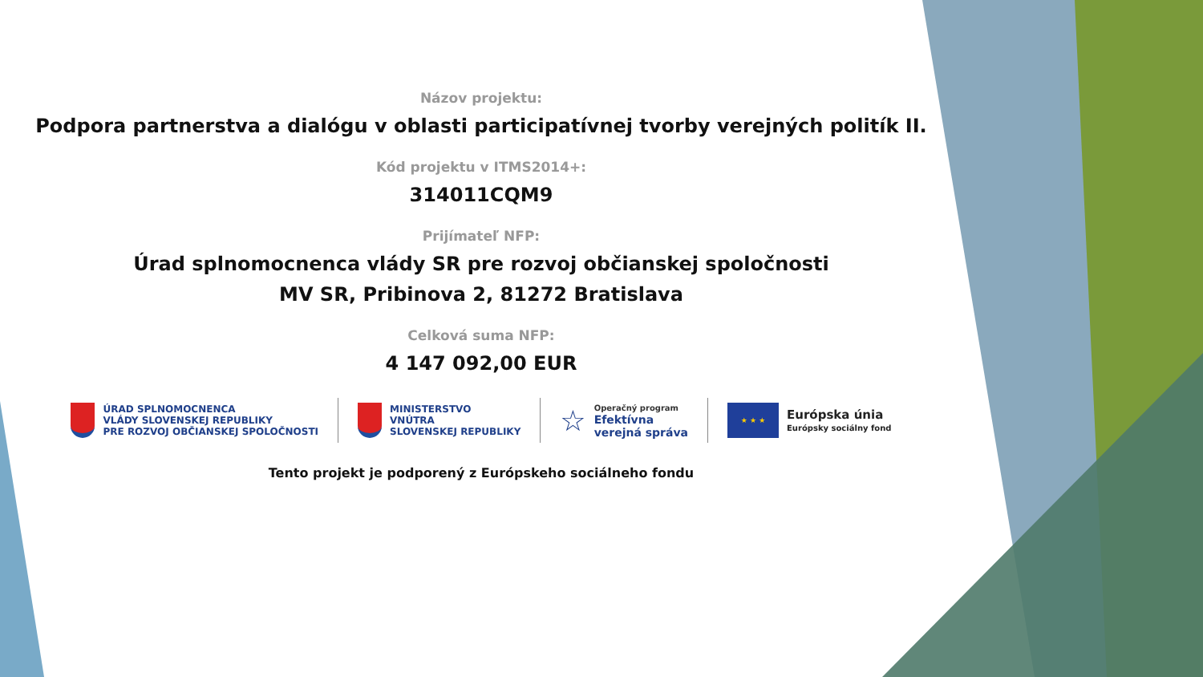Názov projektu:
Podpora partnerstva a dialógu v oblasti participatívnej tvorby verejných politík II.
Kód projektu v ITMS2014+:
314011CQM9
Prijímateľ NFP:
Úrad splnomocnenca vlády SR pre rozvoj občianskej spoločnosti
MV SR, Pribinova 2, 81272 Bratislava
Celková suma NFP:
4 147 092,00 EUR
ÚRAD SPLNOMOCNENCA
VLÁDY SLOVENSKEJ REPUBLIKY
PRE ROZVOJ OBČIANSKEJ SPOLOČNOSTI
MINISTERSTVO
VNÚTRA
SLOVENSKEJ REPUBLIKY
☆
Operačný program
Efektívna
verejná správa
★ ★ ★
Európska únia
Európsky sociálny fond
Tento projekt je podporený z Európskeho sociálneho fondu